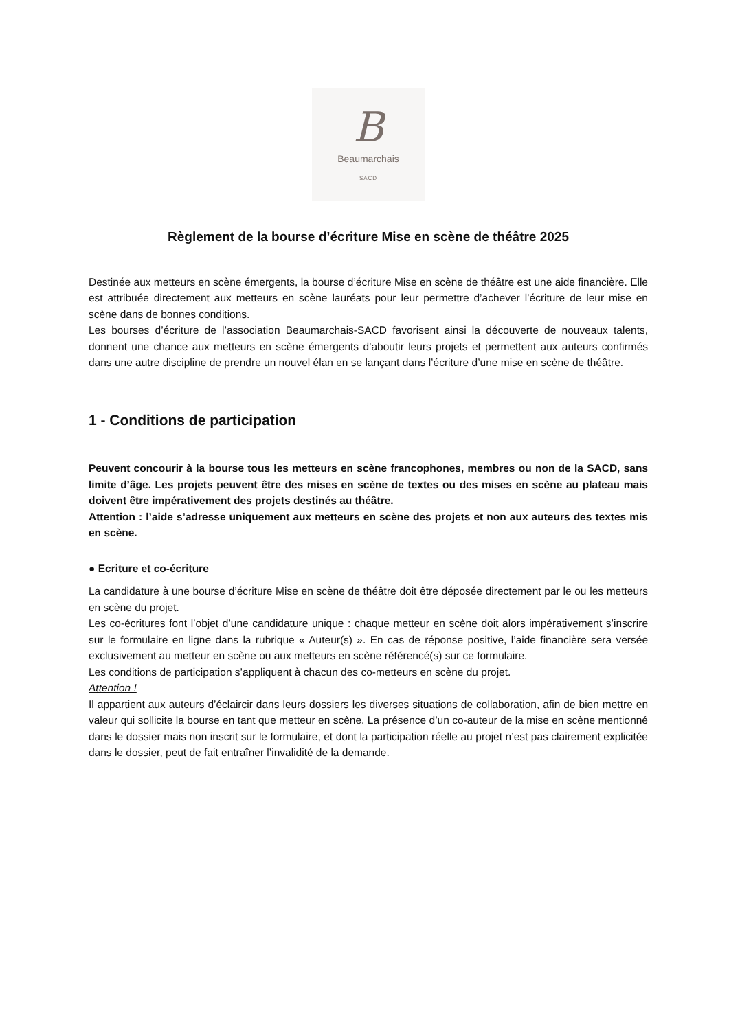B
Beaumarchais
SACD
Règlement de la bourse d’écriture Mise en scène de théâtre 2025
Destinée aux metteurs en scène émergents, la bourse d’écriture Mise en scène de théâtre est une aide financière. Elle est attribuée directement aux metteurs en scène lauréats pour leur permettre d’achever l’écriture de leur mise en scène dans de bonnes conditions.
Les bourses d’écriture de l’association Beaumarchais-SACD favorisent ainsi la découverte de nouveaux talents, donnent une chance aux metteurs en scène émergents d’aboutir leurs projets et permettent aux auteurs confirmés dans une autre discipline de prendre un nouvel élan en se lançant dans l’écriture d’une mise en scène de théâtre.
1 - Conditions de participation
Peuvent concourir à la bourse tous les metteurs en scène francophones, membres ou non de la SACD, sans limite d’âge. Les projets peuvent être des mises en scène de textes ou des mises en scène au plateau mais doivent être impérativement des projets destinés au théâtre.
Attention : l’aide s’adresse uniquement aux metteurs en scène des projets et non aux auteurs des textes mis en scène.
● Ecriture et co-écriture
La candidature à une bourse d’écriture Mise en scène de théâtre doit être déposée directement par le ou les metteurs en scène du projet.
Les co-écritures font l’objet d’une candidature unique : chaque metteur en scène doit alors impérativement s’inscrire sur le formulaire en ligne dans la rubrique « Auteur(s) ». En cas de réponse positive, l’aide financière sera versée exclusivement au metteur en scène ou aux metteurs en scène référencé(s) sur ce formulaire.
Les conditions de participation s’appliquent à chacun des co-metteurs en scène du projet.
Attention !
Il appartient aux auteurs d’éclaircir dans leurs dossiers les diverses situations de collaboration, afin de bien mettre en valeur qui sollicite la bourse en tant que metteur en scène. La présence d’un co-auteur de la mise en scène mentionné dans le dossier mais non inscrit sur le formulaire, et dont la participation réelle au projet n’est pas clairement explicitée dans le dossier, peut de fait entraîner l’invalidité de la demande.